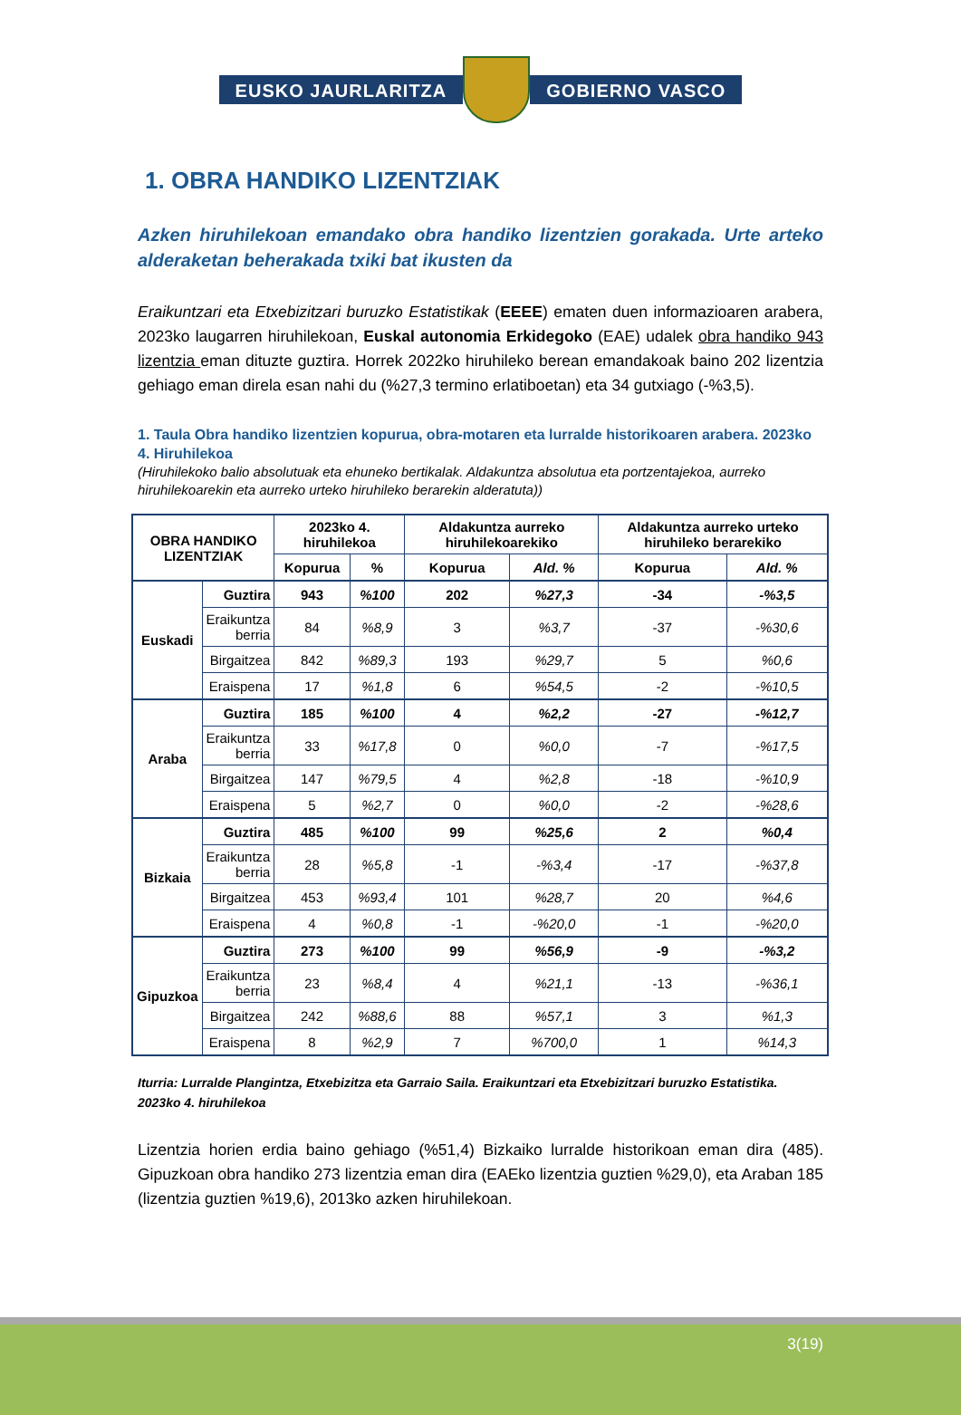EUSKO JAURLARITZA GOBIERNO VASCO
1. OBRA HANDIKO LIZENTZIAK
Azken hiruhilekoan emandako obra handiko lizentzien gorakada. Urte arteko alderaketan beherakada txiki bat ikusten da
Eraikuntzari eta Etxebizitzari buruzko Estatistikak (EEEE) ematen duen informazioaren arabera, 2023ko laugarren hiruhilekoan, Euskal autonomia Erkidegoko (EAE) udalek obra handiko 943 lizentzia eman dituzte guztira. Horrek 2022ko hiruhileko berean emandakoak baino 202 lizentzia gehiago eman direla esan nahi du (%27,3 termino erlatiboetan) eta 34 gutxiago (-%3,5).
1. Taula Obra handiko lizentzien kopurua, obra-motaren eta lurralde historikoaren arabera. 2023ko 4. Hiruhilekoa
(Hiruhilekoko balio absolutuak eta ehuneko bertikalak. Aldakuntza absolutua eta portzentajekoa, aurreko hiruhilekoarekin eta aurreko urteko hiruhileko berarekin alderatuta))
| OBRA HANDIKO LIZENTZIAK | | 2023ko 4. hiruhilekoa | | Aldakuntza aurreko hiruhilekoarekiko | | Aldakuntza aurreko urteko hiruhileko berarekiko | |
| --- | --- | --- | --- | --- | --- | --- | --- |
| | | Kopurua | % | Kopurua | Ald. % | Kopurua | Ald. % |
| Euskadi | Guztira | 943 | %100 | 202 | %27,3 | -34 | -%3,5 |
| | Eraikuntza berria | 84 | %8,9 | 3 | %3,7 | -37 | -%30,6 |
| | Birgaitzea | 842 | %89,3 | 193 | %29,7 | 5 | %0,6 |
| | Eraispena | 17 | %1,8 | 6 | %54,5 | -2 | -%10,5 |
| Araba | Guztira | 185 | %100 | 4 | %2,2 | -27 | -%12,7 |
| | Eraikuntza berria | 33 | %17,8 | 0 | %0,0 | -7 | -%17,5 |
| | Birgaitzea | 147 | %79,5 | 4 | %2,8 | -18 | -%10,9 |
| | Eraispena | 5 | %2,7 | 0 | %0,0 | -2 | -%28,6 |
| Bizkaia | Guztira | 485 | %100 | 99 | %25,6 | 2 | %0,4 |
| | Eraikuntza berria | 28 | %5,8 | -1 | -%3,4 | -17 | -%37,8 |
| | Birgaitzea | 453 | %93,4 | 101 | %28,7 | 20 | %4,6 |
| | Eraispena | 4 | %0,8 | -1 | -%20,0 | -1 | -%20,0 |
| Gipuzkoa | Guztira | 273 | %100 | 99 | %56,9 | -9 | -%3,2 |
| | Eraikuntza berria | 23 | %8,4 | 4 | %21,1 | -13 | -%36,1 |
| | Birgaitzea | 242 | %88,6 | 88 | %57,1 | 3 | %1,3 |
| | Eraispena | 8 | %2,9 | 7 | %700,0 | 1 | %14,3 |
Iturria: Lurralde Plangintza, Etxebizitza eta Garraio Saila. Eraikuntzari eta Etxebizitzari buruzko Estatistika. 2023ko 4. hiruhilekoa
Lizentzia horien erdia baino gehiago (%51,4) Bizkaiko lurralde historikoan eman dira (485). Gipuzkoan obra handiko 273 lizentzia eman dira (EAEko lizentzia guztien %29,0), eta Araban 185 (lizentzia guztien %19,6), 2013ko azken hiruhilekoan.
3(19)